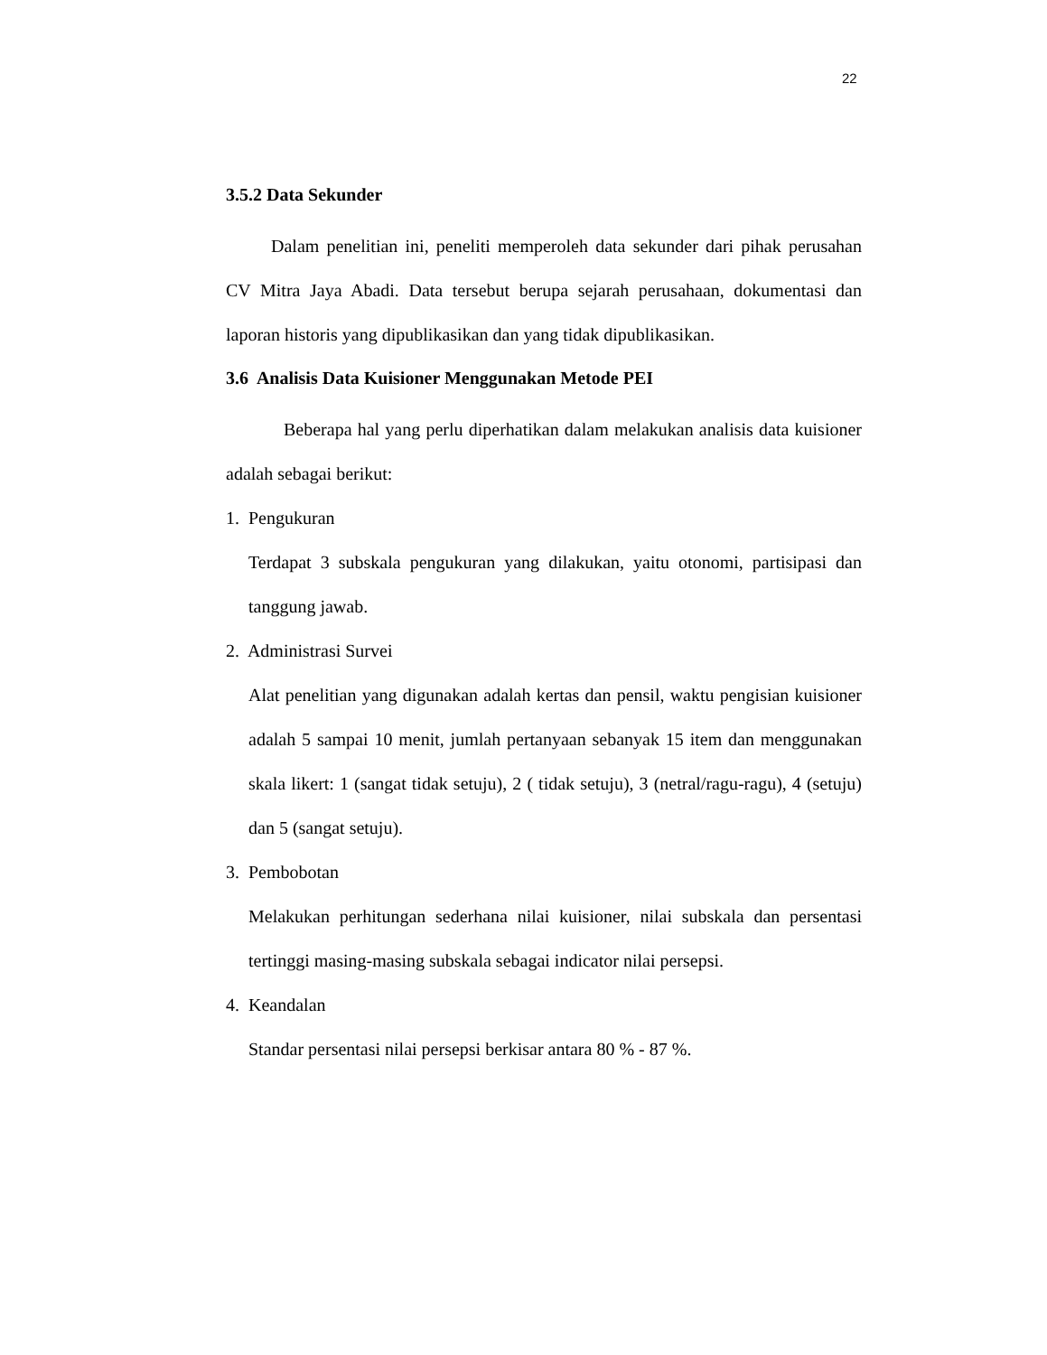22
3.5.2 Data Sekunder
Dalam penelitian ini, peneliti memperoleh data sekunder dari pihak perusahan CV Mitra Jaya Abadi. Data tersebut berupa sejarah perusahaan, dokumentasi dan laporan historis yang dipublikasikan dan yang tidak dipublikasikan.
3.6 Analisis Data Kuisioner Menggunakan Metode PEI
Beberapa hal yang perlu diperhatikan dalam melakukan analisis data kuisioner adalah sebagai berikut:
1. Pengukuran
Terdapat 3 subskala pengukuran yang dilakukan, yaitu otonomi, partisipasi dan tanggung jawab.
2. Administrasi Survei
Alat penelitian yang digunakan adalah kertas dan pensil, waktu pengisian kuisioner adalah 5 sampai 10 menit, jumlah pertanyaan sebanyak 15 item dan menggunakan skala likert: 1 (sangat tidak setuju), 2 ( tidak setuju), 3 (netral/ragu-ragu), 4 (setuju) dan 5 (sangat setuju).
3. Pembobotan
Melakukan perhitungan sederhana nilai kuisioner, nilai subskala dan persentasi tertinggi masing-masing subskala sebagai indicator nilai persepsi.
4. Keandalan
Standar persentasi nilai persepsi berkisar antara 80 % - 87 %.